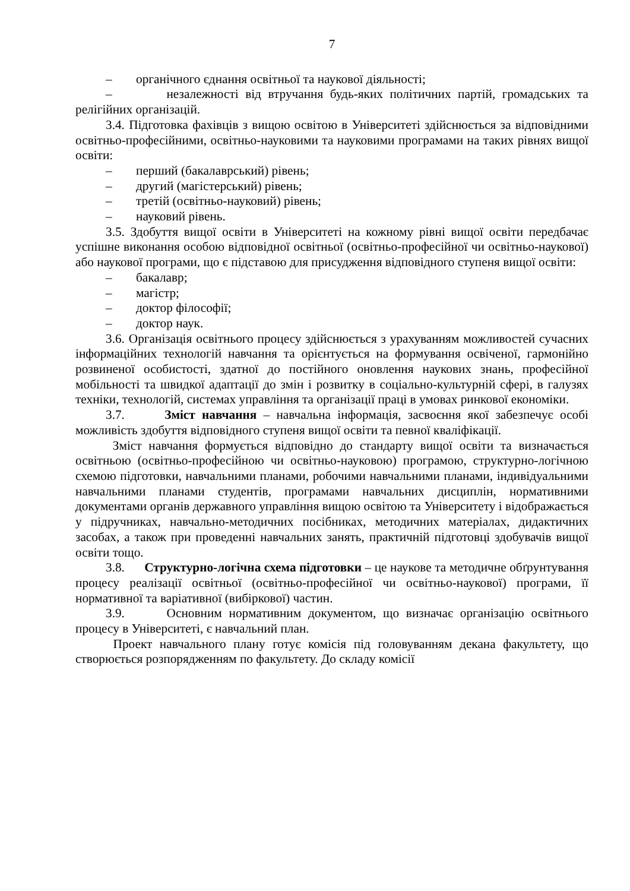7
– органічного єднання освітньої та наукової діяльності;
– незалежності від втручання будь-яких політичних партій, громадських та релігійних організацій.
3.4. Підготовка фахівців з вищою освітою в Університеті здійснюється за відповідними освітньо-професійними, освітньо-науковими та науковими програмами на таких рівнях вищої освіти:
– перший (бакалаврський) рівень;
– другий (магістерський) рівень;
– третій (освітньо-науковий) рівень;
– науковий рівень.
3.5. Здобуття вищої освіти в Університеті на кожному рівні вищої освіти передбачає успішне виконання особою відповідної освітньої (освітньо-професійної чи освітньо-наукової) або наукової програми, що є підставою для присудження відповідного ступеня вищої освіти:
– бакалавр;
– магістр;
– доктор філософії;
– доктор наук.
3.6. Організація освітнього процесу здійснюється з урахуванням можливостей сучасних інформаційних технологій навчання та орієнтується на формування освіченої, гармонійно розвиненої особистості, здатної до постійного оновлення наукових знань, професійної мобільності та швидкої адаптації до змін і розвитку в соціально-культурній сфері, в галузях техніки, технологій, системах управління та організації праці в умовах ринкової економіки.
3.7. Зміст навчання – навчальна інформація, засвоєння якої забезпечує особі можливість здобуття відповідного ступеня вищої освіти та певної кваліфікації.
Зміст навчання формується відповідно до стандарту вищої освіти та визначається освітньою (освітньо-професійною чи освітньо-науковою) програмою, структурно-логічною схемою підготовки, навчальними планами, робочими навчальними планами, індивідуальними навчальними планами студентів, програмами навчальних дисциплін, нормативними документами органів державного управління вищою освітою та Університету і відображається у підручниках, навчально-методичних посібниках, методичних матеріалах, дидактичних засобах, а також при проведенні навчальних занять, практичній підготовці здобувачів вищої освіти тощо.
3.8. Структурно-логічна схема підготовки – це наукове та методичне обґрунтування процесу реалізації освітньої (освітньо-професійної чи освітньо-наукової) програми, її нормативної та варіативної (вибіркової) частин.
3.9. Основним нормативним документом, що визначає організацію освітнього процесу в Університеті, є навчальний план.
Проект навчального плану готує комісія під головуванням декана факультету, що створюється розпорядженням по факультету. До складу комісії